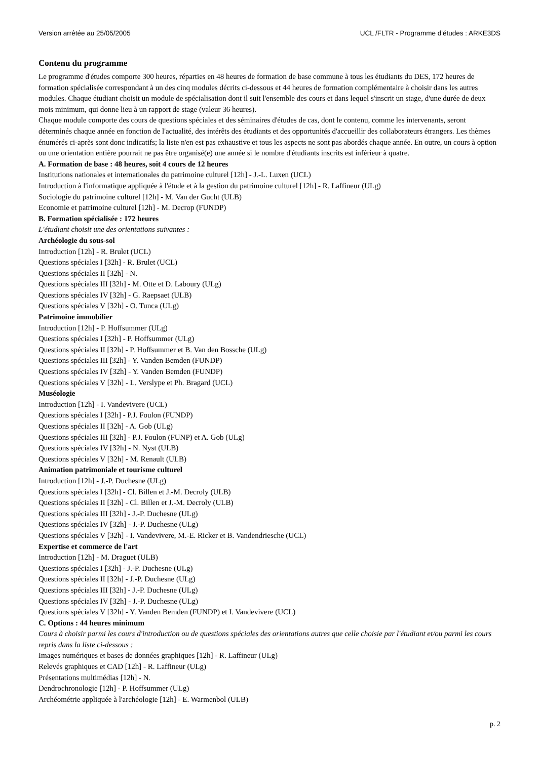Version arrêtée au 25/05/2005 UCL /FLTR - Programme d'études : ARKE3DS
Contenu du programme
Le programme d'études comporte 300 heures, réparties en 48 heures de formation de base commune à tous les étudiants du DES, 172 heures de formation spécialisée correspondant à un des cinq modules décrits ci-dessous et 44 heures de formation complémentaire à choisir dans les autres modules. Chaque étudiant choisit un module de spécialisation dont il suit l'ensemble des cours et dans lequel s'inscrit un stage, d'une durée de deux mois minimum, qui donne lieu à un rapport de stage (valeur 36 heures).
Chaque module comporte des cours de questions spéciales et des séminaires d'études de cas, dont le contenu, comme les intervenants, seront déterminés chaque année en fonction de l'actualité, des intérêts des étudiants et des opportunités d'accueillir des collaborateurs étrangers. Les thèmes énumérés ci-après sont donc indicatifs; la liste n'en est pas exhaustive et tous les aspects ne sont pas abordés chaque année. En outre, un cours à option ou une orientation entière pourrait ne pas être organisé(e) une année si le nombre d'étudiants inscrits est inférieur à quatre.
A. Formation de base : 48 heures, soit 4 cours de 12 heures
Institutions nationales et internationales du patrimoine culturel [12h] - J.-L. Luxen (UCL)
Introduction à l'informatique appliquée à l'étude et à la gestion du patrimoine culturel [12h] - R. Laffineur (ULg)
Sociologie du patrimoine culturel [12h] - M. Van der Gucht (ULB)
Economie et patrimoine culturel [12h] - M. Decrop (FUNDP)
B. Formation spécialisée : 172 heures
L'étudiant choisit une des orientations suivantes :
Archéologie du sous-sol
Introduction [12h] - R. Brulet (UCL)
Questions spéciales I [32h] - R. Brulet (UCL)
Questions spéciales II [32h] - N.
Questions spéciales III [32h] - M. Otte et D. Laboury (ULg)
Questions spéciales IV [32h] - G. Raepsaet (ULB)
Questions spéciales V [32h] - O. Tunca (ULg)
Patrimoine immobilier
Introduction [12h] - P. Hoffsummer (ULg)
Questions spéciales I [32h] - P. Hoffsummer (ULg)
Questions spéciales II [32h] - P. Hoffsummer et B. Van den Bossche (ULg)
Questions spéciales III [32h] - Y. Vanden Bemden (FUNDP)
Questions spéciales IV [32h] - Y. Vanden Bemden (FUNDP)
Questions spéciales V [32h] - L. Verslype et Ph. Bragard (UCL)
Muséologie
Introduction [12h] - I. Vandevivere (UCL)
Questions spéciales I [32h] - P.J. Foulon (FUNDP)
Questions spéciales II [32h] - A. Gob (ULg)
Questions spéciales III [32h] - P.J. Foulon (FUNP) et A. Gob (ULg)
Questions spéciales IV [32h] - N. Nyst (ULB)
Questions spéciales V [32h] - M. Renault (ULB)
Animation patrimoniale et tourisme culturel
Introduction [12h] - J.-P. Duchesne (ULg)
Questions spéciales I [32h] - Cl. Billen et J.-M. Decroly (ULB)
Questions spéciales II [32h] - Cl. Billen et J.-M. Decroly (ULB)
Questions spéciales III [32h] - J.-P. Duchesne (ULg)
Questions spéciales IV [32h] - J.-P. Duchesne (ULg)
Questions spéciales V [32h] - I. Vandevivere, M.-E. Ricker et B. Vandendriesche (UCL)
Expertise et commerce de l'art
Introduction [12h] - M. Draguet (ULB)
Questions spéciales I [32h] - J.-P. Duchesne (ULg)
Questions spéciales II [32h] - J.-P. Duchesne (ULg)
Questions spéciales III [32h] - J.-P. Duchesne (ULg)
Questions spéciales IV [32h] - J.-P. Duchesne (ULg)
Questions spéciales V [32h] - Y. Vanden Bemden (FUNDP) et I. Vandevivere (UCL)
C. Options : 44 heures minimum
Cours à choisir parmi les cours d'introduction ou de questions spéciales des orientations autres que celle choisie par l'étudiant et/ou parmi les cours repris dans la liste ci-dessous :
Images numériques et bases de données graphiques [12h] - R. Laffineur (ULg)
Relevés graphiques et CAD [12h] - R. Laffineur (ULg)
Présentations multimédias [12h] - N.
Dendrochronologie [12h] - P. Hoffsummer (ULg)
Archéométrie appliquée à l'archéologie [12h] - E. Warmenbol (ULB)
p. 2